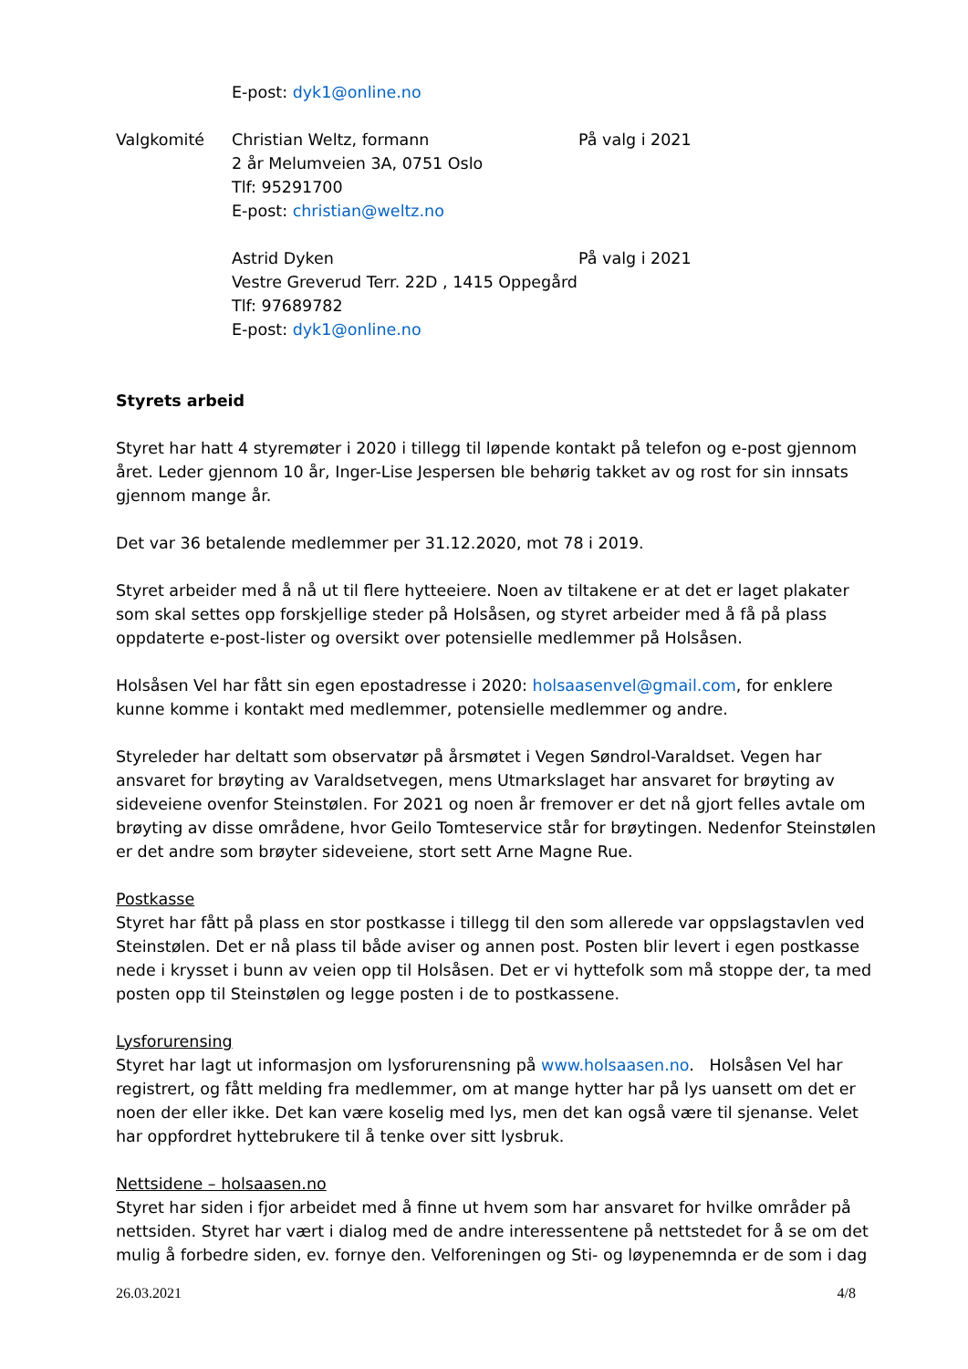E-post: dyk1@online.no
Valgkomité Christian Weltz, formann
2 år Melumveien 3A, 0751 Oslo
Tlf: 95291700
E-post: christian@weltz.no
På valg i 2021
Astrid Dyken
Vestre Greverud Terr. 22D , 1415 Oppegård
Tlf: 97689782
E-post: dyk1@online.no
På valg i 2021
Styrets arbeid
Styret har hatt 4 styremøter i 2020 i tillegg til løpende kontakt på telefon og e-post gjennom året. Leder gjennom 10 år, Inger-Lise Jespersen ble behørig takket av og rost for sin innsats gjennom mange år.
Det var 36 betalende medlemmer per 31.12.2020, mot 78 i 2019.
Styret arbeider med å nå ut til flere hytteeiere. Noen av tiltakene er at det er laget plakater som skal settes opp forskjellige steder på Holsåsen, og styret arbeider med å få på plass oppdaterte e-post-lister og oversikt over potensielle medlemmer på Holsåsen.
Holsåsen Vel har fått sin egen epostadresse i 2020: holsaasenvel@gmail.com, for enklere kunne komme i kontakt med medlemmer, potensielle medlemmer og andre.
Styreleder har deltatt som observatør på årsmøtet i Vegen Søndrol-Varaldset. Vegen har ansvaret for brøyting av Varaldsetvegen, mens Utmarkslaget har ansvaret for brøyting av sideveiene ovenfor Steinstølen. For 2021 og noen år fremover er det nå gjort felles avtale om brøyting av disse områdene, hvor Geilo Tomteservice står for brøytingen. Nedenfor Steinstølen er det andre som brøyter sideveiene, stort sett Arne Magne Rue.
Postkasse
Styret har fått på plass en stor postkasse i tillegg til den som allerede var oppslagstavlen ved Steinstølen. Det er nå plass til både aviser og annen post. Posten blir levert i egen postkasse nede i krysset i bunn av veien opp til Holsåsen. Det er vi hyttefolk som må stoppe der, ta med posten opp til Steinstølen og legge posten i de to postkassene.
Lysforurensing
Styret har lagt ut informasjon om lysforurensning på www.holsaasen.no. Holsåsen Vel har registrert, og fått melding fra medlemmer, om at mange hytter har på lys uansett om det er noen der eller ikke. Det kan være koselig med lys, men det kan også være til sjenanse. Velet har oppfordret hyttebrukere til å tenke over sitt lysbruk.
Nettsidene – holsaasen.no
Styret har siden i fjor arbeidet med å finne ut hvem som har ansvaret for hvilke områder på nettsiden. Styret har vært i dialog med de andre interessentene på nettstedet for å se om det mulig å forbedre siden, ev. fornye den. Velforeningen og Sti- og løypenemnda er de som i dag
26.03.2021 4/8